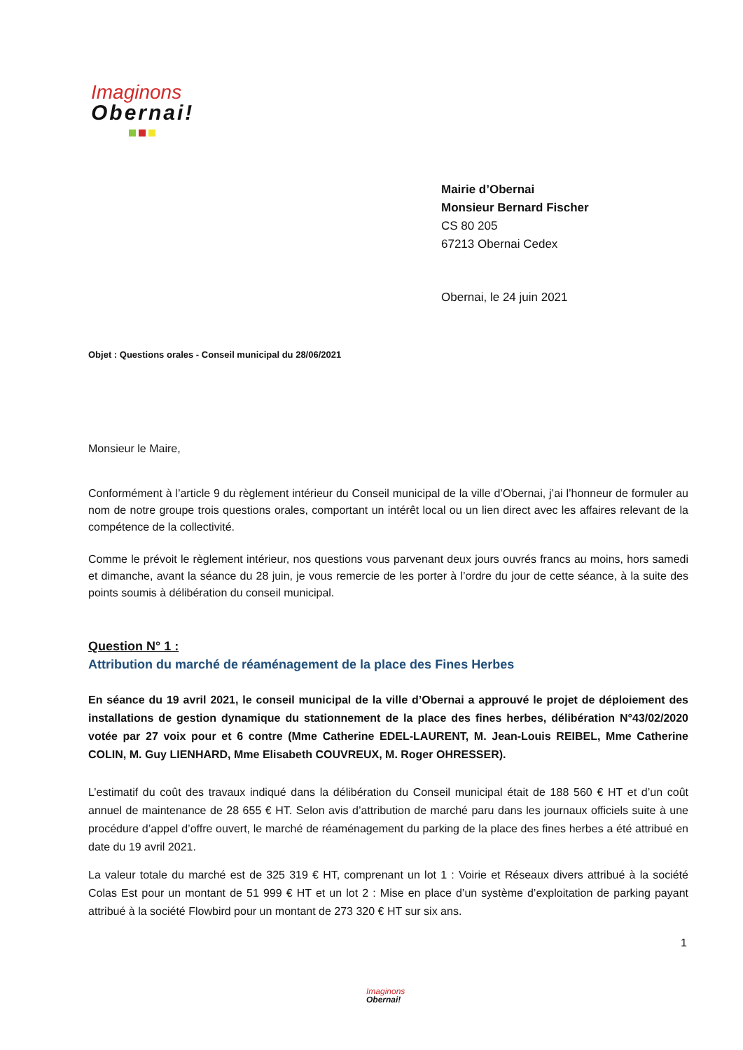Imaginons
Obernai!
Mairie d’Obernai
Monsieur Bernard Fischer
CS 80 205
67213 Obernai Cedex
Obernai, le 24 juin 2021
Objet : Questions orales - Conseil municipal du 28/06/2021
Monsieur le Maire,
Conformément à l’article 9 du règlement intérieur du Conseil municipal de la ville d’Obernai, j’ai l’honneur de formuler au nom de notre groupe trois questions orales, comportant un intérêt local ou un lien direct avec les affaires relevant de la compétence de la collectivité.
Comme le prévoit le règlement intérieur, nos questions vous parvenant deux jours ouvrés francs au moins, hors samedi et dimanche, avant la séance du 28 juin, je vous remercie de les porter à l’ordre du jour de cette séance, à la suite des points soumis à délibération du conseil municipal.
Question N° 1 :
Attribution du marché de réaménagement de la place des Fines Herbes
En séance du 19 avril 2021, le conseil municipal de la ville d’Obernai a approuvé le projet de déploiement des installations de gestion dynamique du stationnement de la place des fines herbes, délibération N°43/02/2020 votée par 27 voix pour et 6 contre (Mme Catherine EDEL-LAURENT, M. Jean-Louis REIBEL, Mme Catherine COLIN, M. Guy LIENHARD, Mme Elisabeth COUVREUX, M. Roger OHRESSER).
L’estimatif du coût des travaux indiqué dans la délibération du Conseil municipal était de 188 560 € HT et d’un coût annuel de maintenance de 28 655 € HT. Selon avis d’attribution de marché paru dans les journaux officiels suite à une procédure d’appel d’offre ouvert, le marché de réaménagement du parking de la place des fines herbes a été attribué en date du 19 avril 2021.
La valeur totale du marché est de 325 319 € HT, comprenant un lot 1 : Voirie et Réseaux divers attribué à la société Colas Est pour un montant de 51 999 € HT et un lot 2 : Mise en place d’un système d’exploitation de parking payant attribué à la société Flowbird pour un montant de 273 320 € HT sur six ans.
1
Imaginons
Obernai!